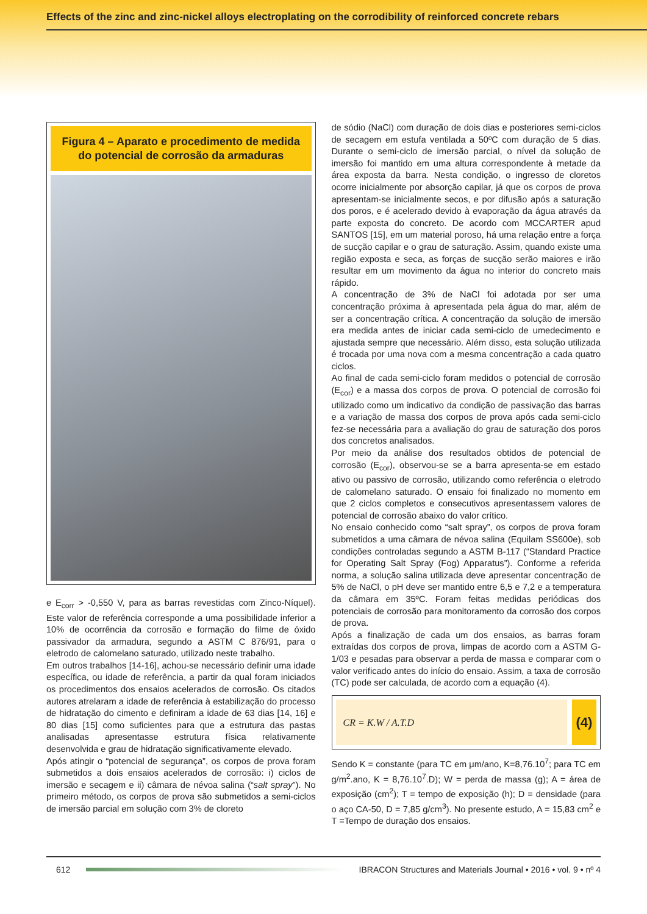Effects of the zinc and zinc-nickel alloys electroplating on the corrodibility of reinforced concrete rebars
Figura 4 – Aparato e procedimento de medida do potencial de corrosão da armaduras
e E<sub>corr</sub> > -0,550 V, para as barras revestidas com Zinco-Níquel). Este valor de referência corresponde a uma possibilidade inferior a 10% de ocorrência da corrosão e formação do filme de óxido passivador da armadura, segundo a ASTM C 876/91, para o eletrodo de calomelano saturado, utilizado neste trabalho.
Em outros trabalhos [14-16], achou-se necessário definir uma idade específica, ou idade de referência, a partir da qual foram iniciados os procedimentos dos ensaios acelerados de corrosão. Os citados autores atrelaram a idade de referência à estabilização do processo de hidratação do cimento e definiram a idade de 63 dias [14, 16] e 80 dias [15] como suficientes para que a estrutura das pastas analisadas apresentasse estrutura física relativamente desenvolvida e grau de hidratação significativamente elevado.
Após atingir o “potencial de segurança”, os corpos de prova foram submetidos a dois ensaios acelerados de corrosão: i) ciclos de imersão e secagem e ii) câmara de névoa salina (“salt spray”). No primeiro método, os corpos de prova são submetidos a semi-ciclos de imersão parcial em solução com 3% de cloreto
de sódio (NaCl) com duração de dois dias e posteriores semi-ciclos de secagem em estufa ventilada a 50ºC com duração de 5 dias. Durante o semi-ciclo de imersão parcial, o nível da solução de imersão foi mantido em uma altura correspondente à metade da área exposta da barra. Nesta condição, o ingresso de cloretos ocorre inicialmente por absorção capilar, já que os corpos de prova apresentam-se inicialmente secos, e por difusão após a saturação dos poros, e é acelerado devido à evaporação da água através da parte exposta do concreto. De acordo com MCCARTER apud SANTOS [15], em um material poroso, há uma relação entre a força de sucção capilar e o grau de saturação. Assim, quando existe uma região exposta e seca, as forças de sucção serão maiores e irão resultar em um movimento da água no interior do concreto mais rápido.
A concentração de 3% de NaCl foi adotada por ser uma concentração próxima à apresentada pela água do mar, além de ser a concentração crítica. A concentração da solução de imersão era medida antes de iniciar cada semi-ciclo de umedecimento e ajustada sempre que necessário. Além disso, esta solução utilizada é trocada por uma nova com a mesma concentração a cada quatro ciclos.
Ao final de cada semi-ciclo foram medidos o potencial de corrosão (E<sub>cor</sub>) e a massa dos corpos de prova. O potencial de corrosão foi utilizado como um indicativo da condição de passivação das barras e a variação de massa dos corpos de prova após cada semi-ciclo fez-se necessária para a avaliação do grau de saturação dos poros dos concretos analisados.
Por meio da análise dos resultados obtidos de potencial de corrosão (E<sub>cor</sub>), observou-se se a barra apresenta-se em estado ativo ou passivo de corrosão, utilizando como referência o eletrodo de calomelano saturado. O ensaio foi finalizado no momento em que 2 ciclos completos e consecutivos apresentassem valores de potencial de corrosão abaixo do valor crítico.
No ensaio conhecido como “salt spray”, os corpos de prova foram submetidos a uma câmara de névoa salina (Equilam SS600e), sob condições controladas segundo a ASTM B-117 (“Standard Practice for Operating Salt Spray (Fog) Apparatus”). Conforme a referida norma, a solução salina utilizada deve apresentar concentração de 5% de NaCl, o pH deve ser mantido entre 6,5 e 7,2 e a temperatura da câmara em 35ºC. Foram feitas medidas periódicas dos potenciais de corrosão para monitoramento da corrosão dos corpos de prova.
Após a finalização de cada um dos ensaios, as barras foram extraídas dos corpos de prova, limpas de acordo com a ASTM G-1/03 e pesadas para observar a perda de massa e comparar com o valor verificado antes do início do ensaio. Assim, a taxa de corrosão (TC) pode ser calculada, de acordo com a equação (4).
CR = K.W / A.T.D
(4)
Sendo K = constante (para TC em μm/ano, K=8,76.10<sup>7</sup>; para TC em g/m<sup>2</sup>.ano, K = 8,76.10<sup>7</sup>.D); W = perda de massa (g); A = área de exposição (cm<sup>2</sup>); T = tempo de exposição (h); D = densidade (para o aço CA-50, D = 7,85 g/cm<sup>3</sup>). No presente estudo, A = 15,83 cm<sup>2</sup> e T =Tempo de duração dos ensaios.
612
IBRACON Structures and Materials Journal • 2016 • vol. 9 • nº 4